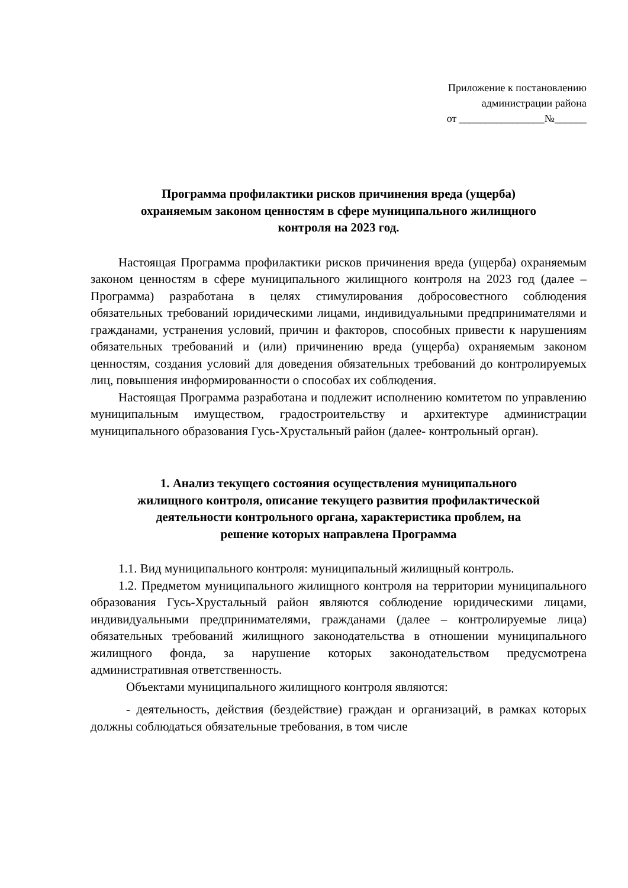Приложение к постановлению
администрации района
от ________________№______
Программа профилактики рисков причинения вреда (ущерба)
охраняемым законом ценностям в сфере муниципального жилищного
контроля на 2023 год.
Настоящая Программа профилактики рисков причинения вреда (ущерба) охраняемым законом ценностям в сфере муниципального жилищного контроля на 2023 год (далее – Программа) разработана в целях стимулирования добросовестного соблюдения обязательных требований юридическими лицами, индивидуальными предпринимателями и гражданами, устранения условий, причин и факторов, способных привести к нарушениям обязательных требований и (или) причинению вреда (ущерба) охраняемым законом ценностям, создания условий для доведения обязательных требований до контролируемых лиц, повышения информированности о способах их соблюдения.
Настоящая Программа разработана и подлежит исполнению комитетом по управлению муниципальным имуществом, градостроительству и архитектуре администрации муниципального образования Гусь-Хрустальный район (далее- контрольный орган).
1. Анализ текущего состояния осуществления муниципального
жилищного контроля, описание текущего развития профилактической
деятельности контрольного органа, характеристика проблем, на
решение которых направлена Программа
1.1. Вид муниципального контроля: муниципальный жилищный контроль.
1.2. Предметом муниципального жилищного контроля на территории муниципального образования Гусь-Хрустальный район являются соблюдение юридическими лицами, индивидуальными предпринимателями, гражданами (далее – контролируемые лица) обязательных требований жилищного законодательства в отношении муниципального жилищного фонда, за нарушение которых законодательством предусмотрена административная ответственность.
Объектами муниципального жилищного контроля являются:
- деятельность, действия (бездействие) граждан и организаций, в рамках которых должны соблюдаться обязательные требования, в том числе